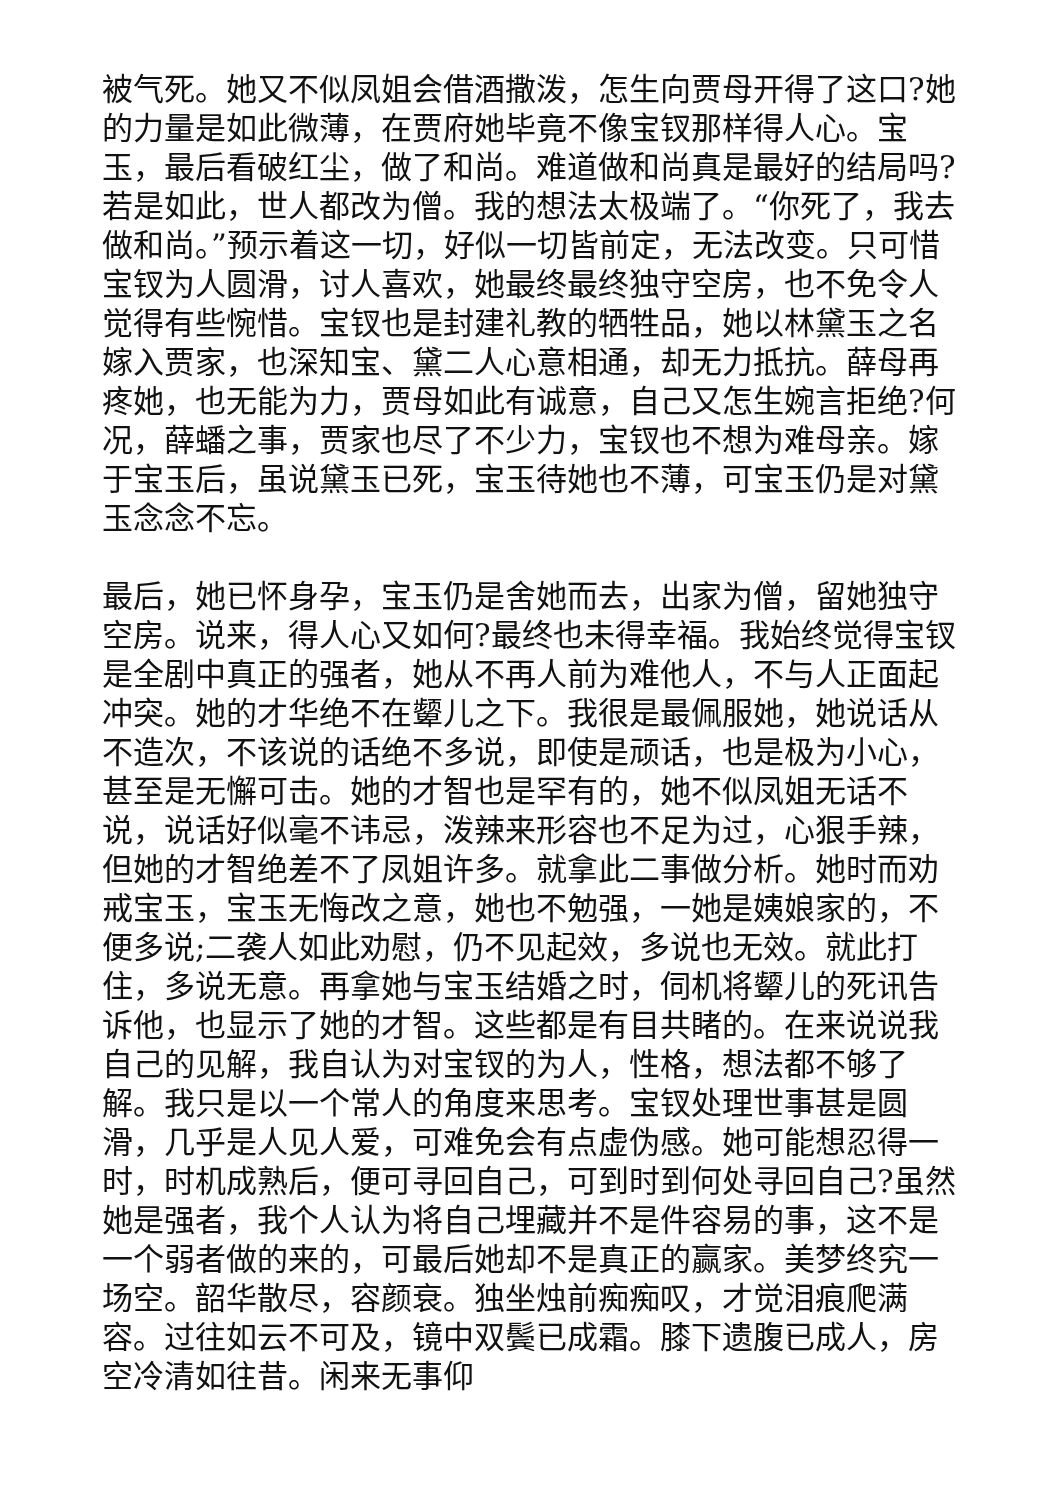被气死。她又不似凤姐会借酒撒泼，怎生向贾母开得了这口?她的力量是如此微薄，在贾府她毕竟不像宝钗那样得人心。宝玉，最后看破红尘，做了和尚。难道做和尚真是最好的结局吗?若是如此，世人都改为僧。我的想法太极端了。“你死了，我去做和尚。”预示着这一切，好似一切皆前定，无法改变。只可惜宝钗为人圆滑，讨人喜欢，她最终最终独守空房，也不免令人觉得有些惋惜。宝钗也是封建礼教的牺牲品，她以林黛玉之名嫁入贾家，也深知宝、黛二人心意相通，却无力抵抗。薛母再疼她，也无能为力，贾母如此有诚意，自己又怎生婉言拒绝?何况，薛蟠之事，贾家也尽了不少力，宝钗也不想为难母亲。嫁于宝玉后，虽说黛玉已死，宝玉待她也不薄，可宝玉仍是对黛玉念念不忘。
最后，她已怀身孕，宝玉仍是舍她而去，出家为僧，留她独守空房。说来，得人心又如何?最终也未得幸福。我始终觉得宝钗是全剧中真正的强者，她从不再人前为难他人，不与人正面起冲突。她的才华绝不在颦儿之下。我很是最佩服她，她说话从不造次，不该说的话绝不多说，即使是顽话，也是极为小心，甚至是无懈可击。她的才智也是罕有的，她不似凤姐无话不说，说话好似毫不讳忌，泼辣来形容也不足为过，心狠手辣，但她的才智绝差不了凤姐许多。就拿此二事做分析。她时而劝戒宝玉，宝玉无悔改之意，她也不勉强，一她是姨娘家的，不便多说;二袭人如此劝慰，仍不见起效，多说也无效。就此打住，多说无意。再拿她与宝玉结婚之时，伺机将颦儿的死讯告诉他，也显示了她的才智。这些都是有目共睹的。在来说说我自己的见解，我自认为对宝钗的为人，性格，想法都不够了解。我只是以一个常人的角度来思考。宝钗处理世事甚是圆滑，几乎是人见人爱，可难免会有点虚伪感。她可能想忍得一时，时机成熟后，便可寻回自己，可到时到何处寻回自己?虽然她是强者，我个人认为将自己埋藏并不是件容易的事，这不是一个弱者做的来的，可最后她却不是真正的赢家。美梦终究一场空。韶华散尽，容颜衰。独坐烛前痴痴叹，才觉泪痕爬满容。过往如云不可及，镜中双鬓已成霜。膝下遗腹已成人，房空冷清如往昔。闲来无事仰